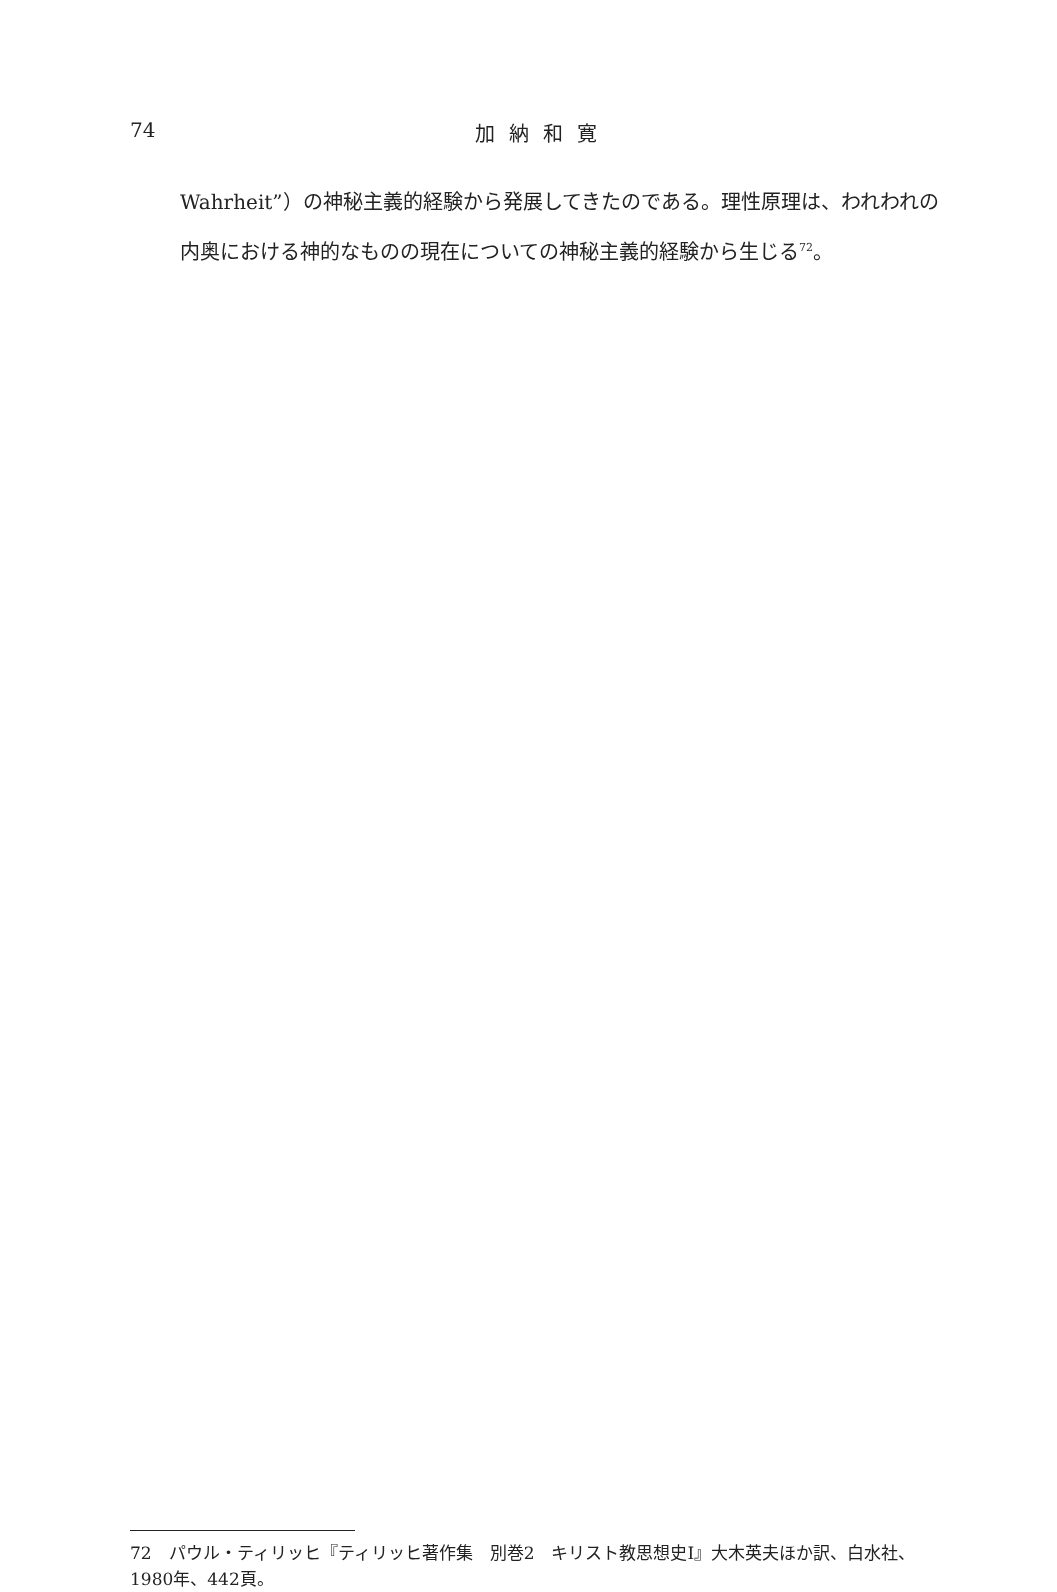74
加納和寛
Wahrheit”）の神秘主義的経験から発展してきたのである。理性原理は、われわれの内奥における神的なものの現在についての神秘主義的経験から生じる<sup>72</sup>。
72　パウル・ティリッヒ『ティリッヒ著作集　別巻2　キリスト教思想史I』大木英夫ほか訳、白水社、1980年、442頁。